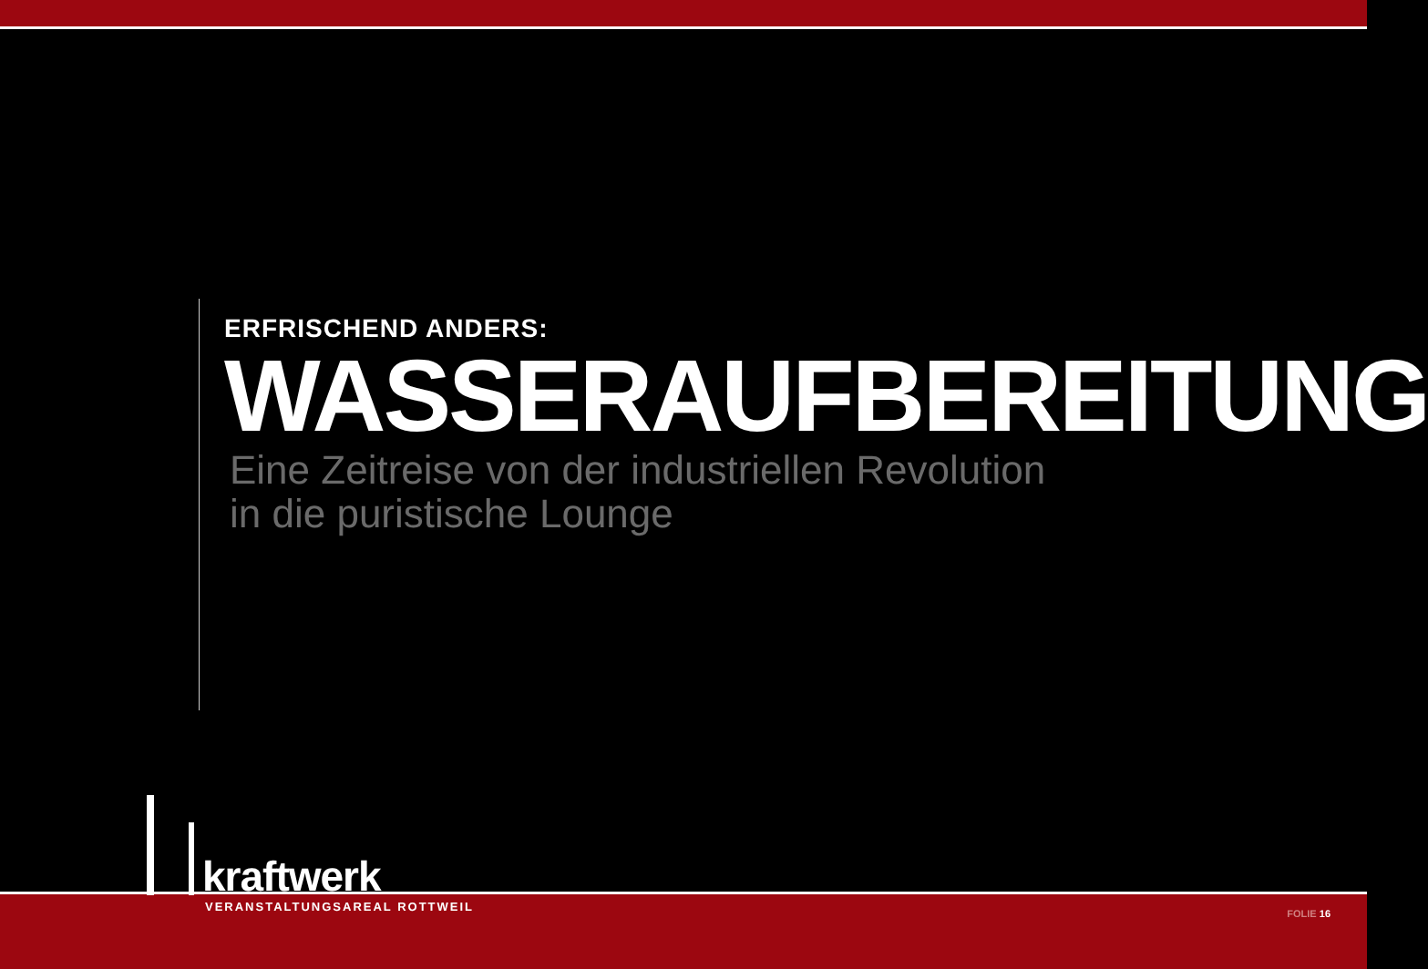ERFRISCHEND ANDERS:
WASSERAUFBEREITUNG
Eine Zeitreise von der industriellen Revolution
in die puristische Lounge
kraftwerk
VERANSTALTUNGSAREAL ROTTWEIL FOLIE 16